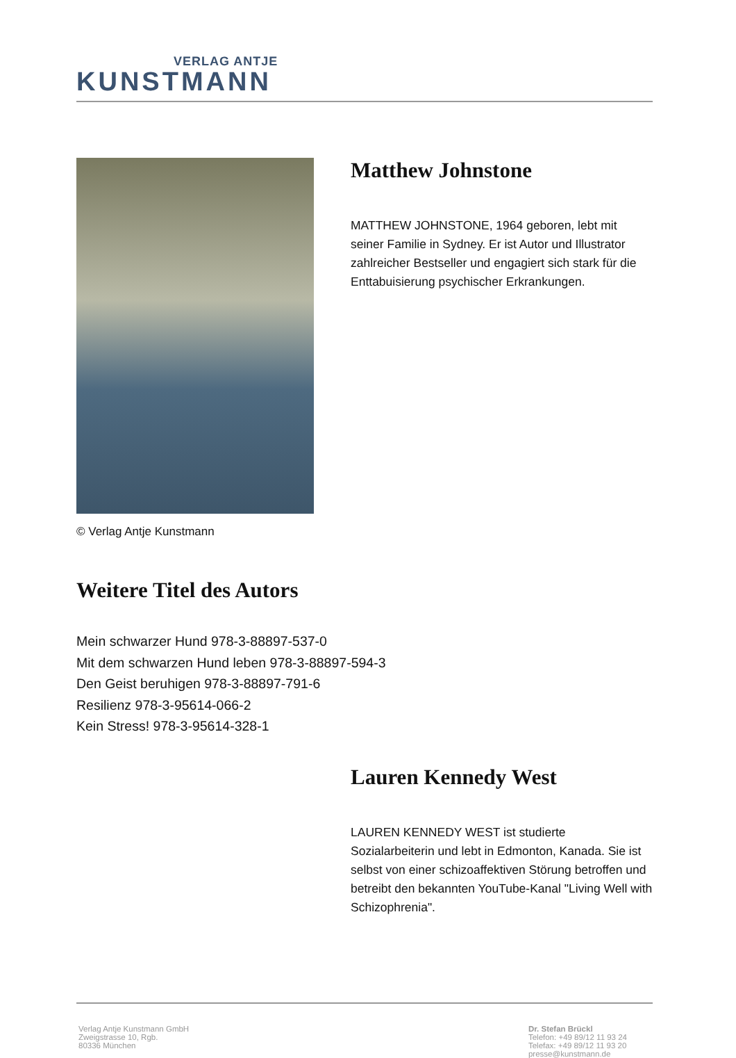VERLAG ANTJE
KUNSTMANN
© Verlag Antje Kunstmann
Matthew Johnstone
MATTHEW JOHNSTONE, 1964 geboren, lebt mit seiner Familie in Sydney. Er ist Autor und Illustrator zahlreicher Bestseller und engagiert sich stark für die Enttabuisierung psychischer Erkrankungen.
Weitere Titel des Autors
Mein schwarzer Hund 978-3-88897-537-0
Mit dem schwarzen Hund leben 978-3-88897-594-3
Den Geist beruhigen 978-3-88897-791-6
Resilienz 978-3-95614-066-2
Kein Stress! 978-3-95614-328-1
Lauren Kennedy West
LAUREN KENNEDY WEST ist studierte Sozialarbeiterin und lebt in Edmonton, Kanada. Sie ist selbst von einer schizoaffektiven Störung betroffen und betreibt den bekannten YouTube-Kanal "Living Well with Schizophrenia".
Verlag Antje Kunstmann GmbH
Zweigstrasse 10, Rgb.
80336 München
Dr. Stefan Brückl
Telefon: +49 89/12 11 93 24
Telefax: +49 89/12 11 93 20
presse@kunstmann.de